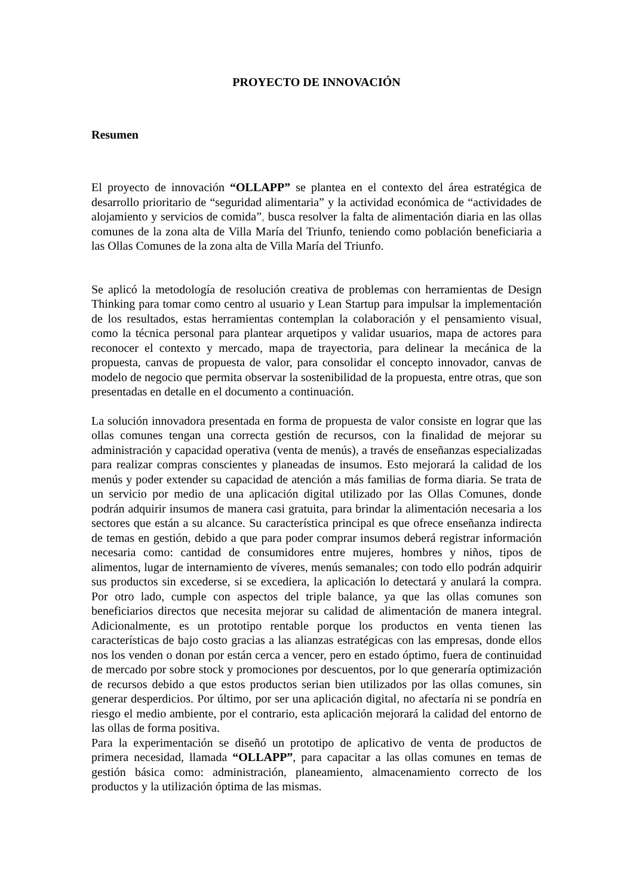PROYECTO DE INNOVACIÓN
Resumen
El proyecto de innovación “OLLAPP” se plantea en el contexto del área estratégica de desarrollo prioritario de “seguridad alimentaria” y la actividad económica de “actividades de alojamiento y servicios de comida”, busca resolver la falta de alimentación diaria en las ollas comunes de la zona alta de Villa María del Triunfo, teniendo como población beneficiaria a las Ollas Comunes de la zona alta de Villa María del Triunfo.
Se aplicó la metodología de resolución creativa de problemas con herramientas de Design Thinking para tomar como centro al usuario y Lean Startup para impulsar la implementación de los resultados, estas herramientas contemplan la colaboración y el pensamiento visual, como la técnica personal para plantear arquetipos y validar usuarios, mapa de actores para reconocer el contexto y mercado, mapa de trayectoria, para delinear la mecánica de la propuesta, canvas de propuesta de valor, para consolidar el concepto innovador, canvas de modelo de negocio que permita observar la sostenibilidad de la propuesta, entre otras, que son presentadas en detalle en el documento a continuación.
La solución innovadora presentada en forma de propuesta de valor consiste en lograr que las ollas comunes tengan una correcta gestión de recursos, con la finalidad de mejorar su administración y capacidad operativa (venta de menús), a través de enseñanzas especializadas para realizar compras conscientes y planeadas de insumos. Esto mejorará la calidad de los menús y poder extender su capacidad de atención a más familias de forma diaria. Se trata de un servicio por medio de una aplicación digital utilizado por las Ollas Comunes, donde podrán adquirir insumos de manera casi gratuita, para brindar la alimentación necesaria a los sectores que están a su alcance. Su característica principal es que ofrece enseñanza indirecta de temas en gestión, debido a que para poder comprar insumos deberá registrar información necesaria como: cantidad de consumidores entre mujeres, hombres y niños, tipos de alimentos, lugar de internamiento de víveres, menús semanales; con todo ello podrán adquirir sus productos sin excederse, si se excediera, la aplicación lo detectará y anulará la compra. Por otro lado, cumple con aspectos del triple balance, ya que las ollas comunes son beneficiarios directos que necesita mejorar su calidad de alimentación de manera integral. Adicionalmente, es un prototipo rentable porque los productos en venta tienen las características de bajo costo gracias a las alianzas estratégicas con las empresas, donde ellos nos los venden o donan por están cerca a vencer, pero en estado óptimo, fuera de continuidad de mercado por sobre stock y promociones por descuentos, por lo que generaría optimización de recursos debido a que estos productos serian bien utilizados por las ollas comunes, sin generar desperdicios. Por último, por ser una aplicación digital, no afectaría ni se pondría en riesgo el medio ambiente, por el contrario, esta aplicación mejorará la calidad del entorno de las ollas de forma positiva.
Para la experimentación se diseñó un prototipo de aplicativo de venta de productos de primera necesidad, llamada “OLLAPP”, para capacitar a las ollas comunes en temas de gestión básica como: administración, planeamiento, almacenamiento correcto de los productos y la utilización óptima de las mismas.